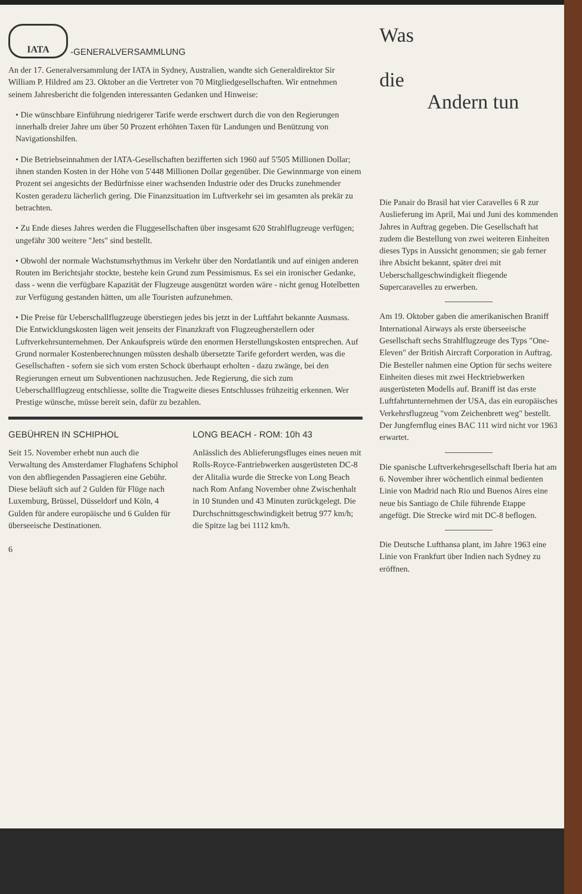IATA
-GENERALVERSAMMLUNG
An der 17. Generalversammlung der IATA in Sydney, Australien, wandte sich Generaldirektor Sir William P. Hildred am 23. Oktober an die Vertreter von 70 Mitgliedgesellschaften. Wir entnehmen seinem Jahresbericht die folgenden interessanten Gedanken und Hinweise:
• Die wünschbare Einführung niedrigerer Tarife werde erschwert durch die von den Regierungen innerhalb dreier Jahre um über 50 Prozent erhöhten Taxen für Landungen und Benützung von Navigationshilfen.
• Die Betriebseinnahmen der IATA-Gesellschaften bezifferten sich 1960 auf 5'505 Millionen Dollar; ihnen standen Kosten in der Höhe von 5'448 Millionen Dollar gegenüber. Die Gewinnmarge von einem Prozent sei angesichts der Bedürfnisse einer wachsenden Industrie oder des Drucks zunehmender Kosten geradezu lächerlich gering. Die Finanzsituation im Luftverkehr sei im gesamten als prekär zu betrachten.
• Zu Ende dieses Jahres werden die Fluggesellschaften über insgesamt 620 Strahlflugzeuge verfügen; ungefähr 300 weitere "Jets" sind bestellt.
• Obwohl der normale Wachstumsrhythmus im Verkehr über den Nordatlantik und auf einigen anderen Routen im Berichtsjahr stockte, bestehe kein Grund zum Pessimismus. Es sei ein ironischer Gedanke, dass - wenn die verfügbare Kapazität der Flugzeuge ausgenützt worden wäre - nicht genug Hotelbetten zur Verfügung gestanden hätten, um alle Touristen aufzunehmen.
• Die Preise für Ueberschallflugzeuge überstiegen jedes bis jetzt in der Luftfahrt bekannte Ausmass. Die Entwicklungskosten lägen weit jenseits der Finanzkraft von Flugzeugherstellern oder Luftverkehrsunternehmen. Der Ankaufspreis würde den enormen Herstellungskosten entsprechen. Auf Grund normaler Kostenberechnungen müssten deshalb übersetzte Tarife gefordert werden, was die Gesellschaften - sofern sie sich vom ersten Schock überhaupt erholten - dazu zwänge, bei den Regierungen erneut um Subventionen nachzusuchen. Jede Regierung, die sich zum Ueberschallflugzeug entschliesse, sollte die Tragweite dieses Entschlusses frühzeitig erkennen. Wer Prestige wünsche, müsse bereit sein, dafür zu bezahlen.
GEBÜHREN IN SCHIPHOL
Seit 15. November erhebt nun auch die Verwaltung des Amsterdamer Flughafens Schiphol von den abfliegenden Passagieren eine Gebühr. Diese beläuft sich auf 2 Gulden für Flüge nach Luxemburg, Brüssel, Düsseldorf und Köln, 4 Gulden für andere europäische und 6 Gulden für überseeische Destinationen.
LONG BEACH - ROM: 10h 43
Anlässlich des Ablieferungsfluges eines neuen mit Rolls-Royce-Fantriebwerken ausgerüsteten DC-8 der Alitalia wurde die Strecke von Long Beach nach Rom Anfang November ohne Zwischenhalt in 10 Stunden und 43 Minuten zurückgelegt. Die Durchschnittsgeschwindigkeit betrug 977 km/h; die Spitze lag bei 1112 km/h.
6
Was
die
Andern tun
Die Panair do Brasil hat vier Caravelles 6 R zur Auslieferung im April, Mai und Juni des kommenden Jahres in Auftrag gegeben. Die Gesellschaft hat zudem die Bestellung von zwei weiteren Einheiten dieses Typs in Aussicht genommen; sie gab ferner ihre Absicht bekannt, später drei mit Ueberschallgeschwindigkeit fliegende Supercaravelles zu erwerben.
Am 19. Oktober gaben die amerikanischen Braniff International Airways als erste überseeische Gesellschaft sechs Strahlflugzeuge des Typs "One-Eleven" der British Aircraft Corporation in Auftrag. Die Besteller nahmen eine Option für sechs weitere Einheiten dieses mit zwei Hecktriebwerken ausgerüsteten Modells auf. Braniff ist das erste Luftfahrtunternehmen der USA, das ein europäisches Verkehrsflugzeug "vom Zeichenbrett weg" bestellt. Der Jungfernflug eines BAC 111 wird nicht vor 1963 erwartet.
Die spanische Luftverkehrsgesellschaft Iberia hat am 6. November ihrer wöchentlich einmal bedienten Linie von Madrid nach Rio und Buenos Aires eine neue bis Santiago de Chile führende Etappe angefügt. Die Strecke wird mit DC-8 beflogen.
Die Deutsche Lufthansa plant, im Jahre 1963 eine Linie von Frankfurt über Indien nach Sydney zu eröffnen.